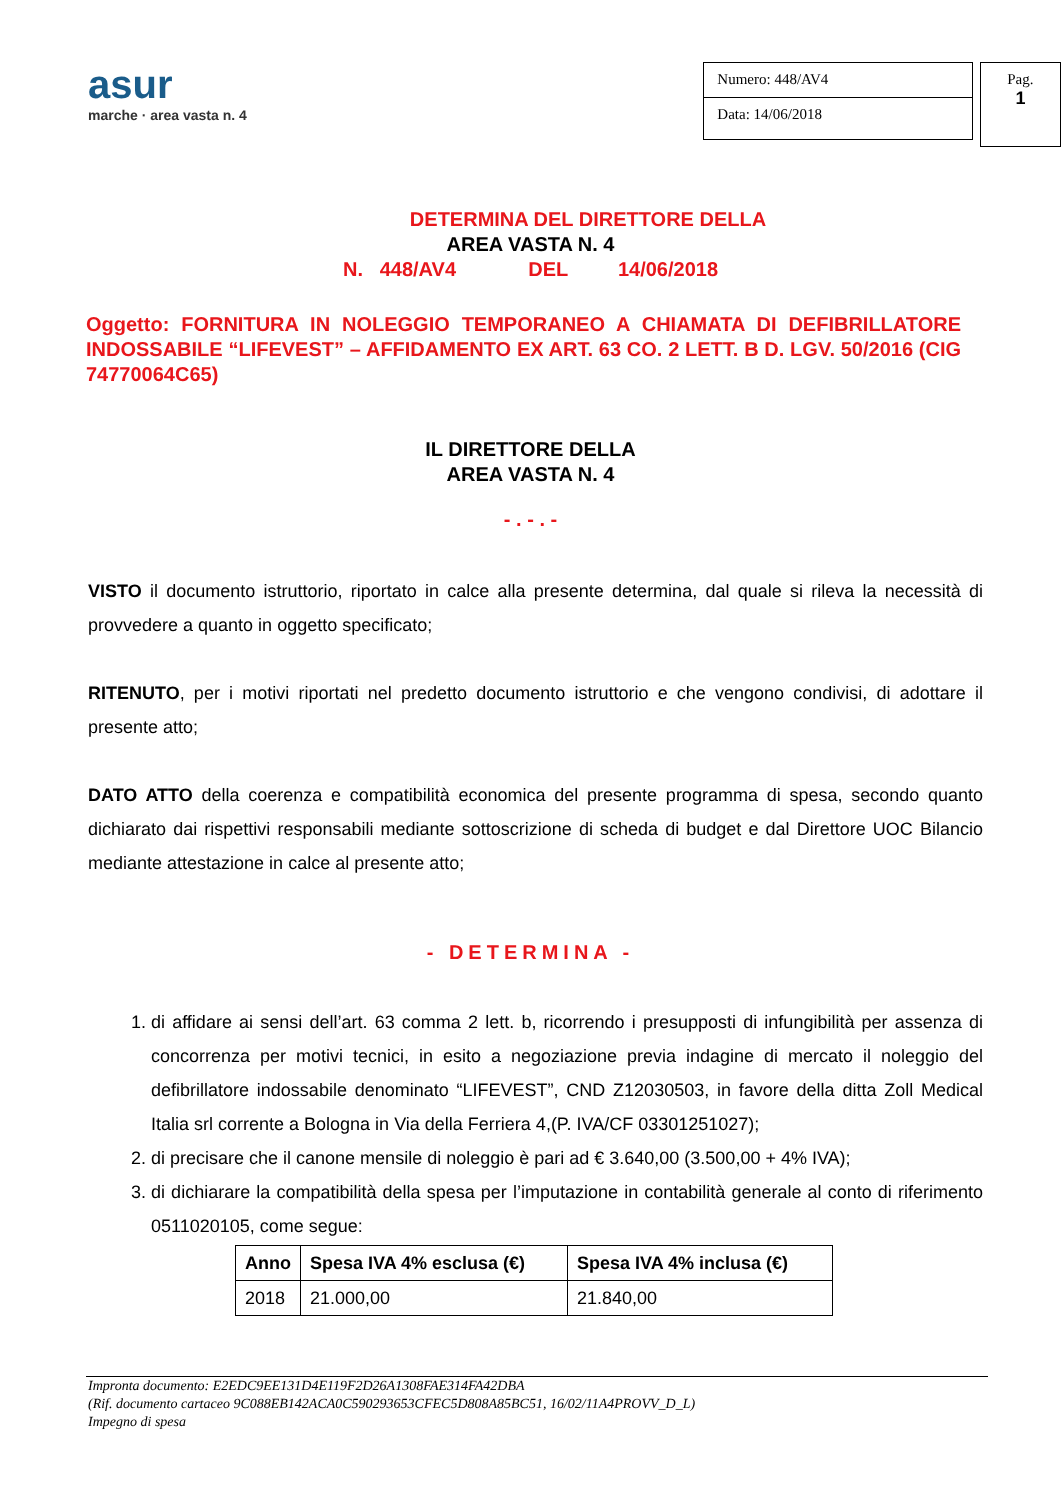asur
marche · area vasta n. 4
Numero: 448/AV4
Data: 14/06/2018
Pag.
1
DETERMINA DEL DIRETTORE DELLA
AREA VASTA N. 4
N. 448/AV4 DEL 14/06/2018
Oggetto: FORNITURA IN NOLEGGIO TEMPORANEO A CHIAMATA DI DEFIBRILLATORE INDOSSABILE “LIFEVEST” – AFFIDAMENTO EX ART. 63 CO. 2 LETT. B D. LGV. 50/2016 (CIG 74770064C65)
IL DIRETTORE DELLA
AREA VASTA N. 4
- . - . -
VISTO il documento istruttorio, riportato in calce alla presente determina, dal quale si rileva la necessità di provvedere a quanto in oggetto specificato;
RITENUTO, per i motivi riportati nel predetto documento istruttorio e che vengono condivisi, di adottare il presente atto;
DATO ATTO della coerenza e compatibilità economica del presente programma di spesa, secondo quanto dichiarato dai rispettivi responsabili mediante sottoscrizione di scheda di budget e dal Direttore UOC Bilancio mediante attestazione in calce al presente atto;
- DETERMINA -
1. di affidare ai sensi dell’art. 63 comma 2 lett. b, ricorrendo i presupposti di infungibilità per assenza di concorrenza per motivi tecnici, in esito a negoziazione previa indagine di mercato il noleggio del defibrillatore indossabile denominato “LIFEVEST”, CND Z12030503, in favore della ditta Zoll Medical Italia srl corrente a Bologna in Via della Ferriera 4,(P. IVA/CF 03301251027);
2. di precisare che il canone mensile di noleggio è pari ad € 3.640,00 (3.500,00 + 4% IVA);
3. di dichiarare la compatibilità della spesa per l’imputazione in contabilità generale al conto di riferimento 0511020105, come segue:
| Anno | Spesa IVA 4% esclusa (€) | Spesa IVA 4% inclusa (€) |
| --- | --- | --- |
| 2018 | 21.000,00 | 21.840,00 |
Impronta documento: E2EDC9EE131D4E119F2D26A1308FAE314FA42DBA
(Rif. documento cartaceo 9C088EB142ACA0C590293653CFEC5D808A85BC51, 16/02/11A4PROVV_D_L)
Impegno di spesa